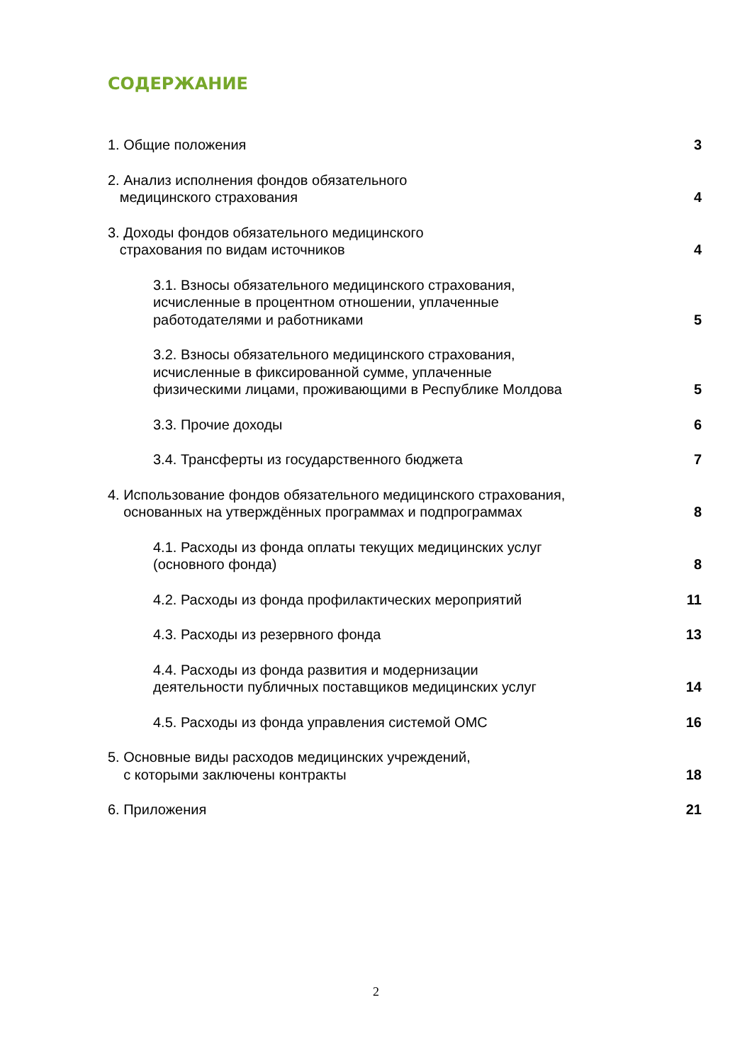СОДЕРЖАНИЕ
1. Общие положения
3
2. Анализ исполнения фондов обязательного
медицинского страхования
4
3. Доходы фондов обязательного медицинского
страхования по видам источников
4
3.1. Взносы обязательного медицинского страхования,
исчисленные в процентном отношении, уплаченные
работодателями и работниками
5
3.2. Взносы обязательного медицинского страхования,
исчисленные в фиксированной сумме, уплаченные
физическими лицами, проживающими в Республике Молдова
5
3.3. Прочие доходы
6
3.4. Трансферты из государственного бюджета
7
4. Использование фондов обязательного медицинского страхования,
основанных на утверждённых программах и подпрограммах
8
4.1. Расходы из фонда оплаты текущих медицинских услуг
(основного фонда)
8
4.2. Расходы из фонда профилактических мероприятий
11
4.3. Расходы из резервного фонда
13
4.4. Расходы из фонда развития и модернизации
деятельности публичных поставщиков медицинских услуг
14
4.5. Расходы из фонда управления системой ОМС
16
5. Основные виды расходов медицинских учреждений,
с которыми заключены контракты
18
6. Приложения
21
2